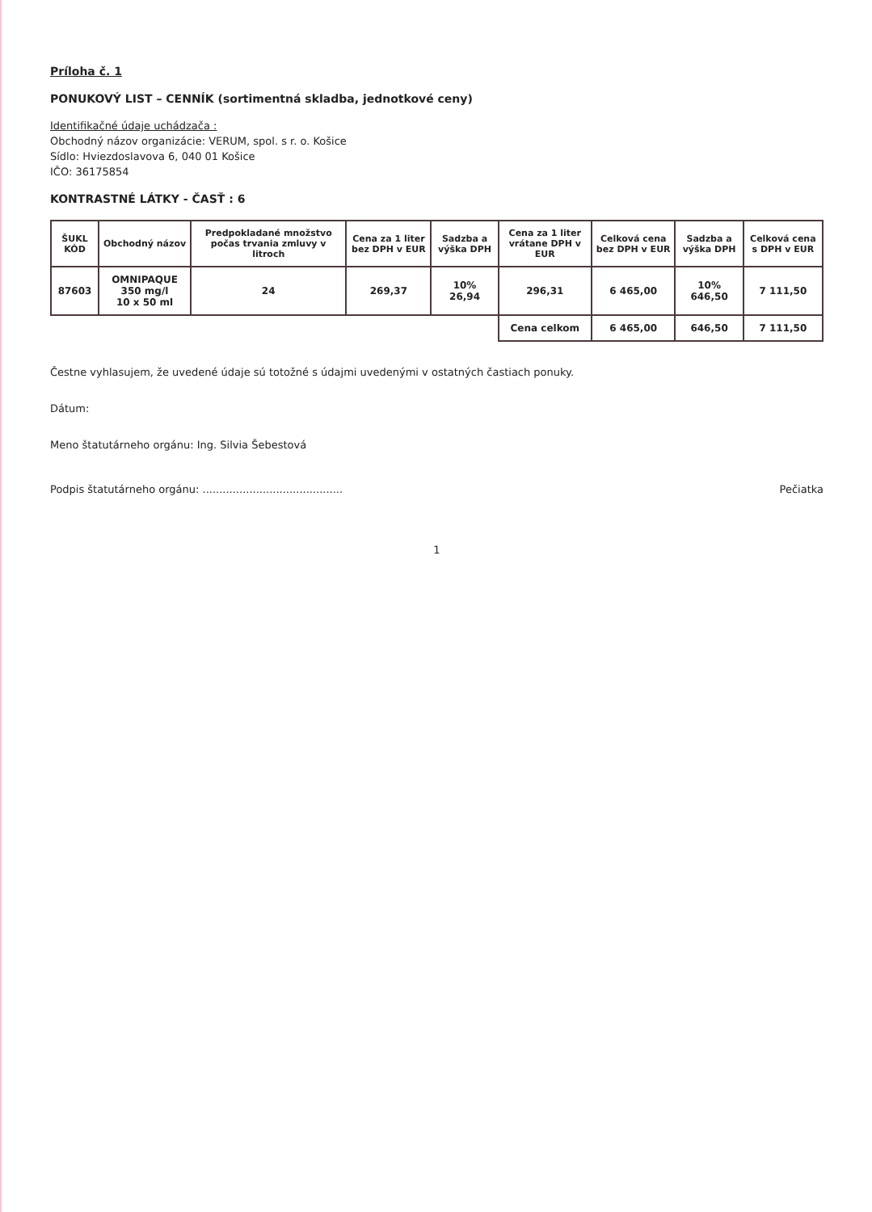Príloha č. 1
PONUKOVÝ LIST – CENNÍK (sortimentná skladba, jednotkové ceny)
Identifikačné údaje uchádzača :
Obchodný názov organizácie: VERUM, spol. s r. o. Košice
Sídlo: Hviezdoslavova 6, 040 01 Košice
IČO: 36175854
KONTRASTNÉ LÁTKY - ČASŤ : 6
| ŠUKL KÓD | Obchodný názov | Predpokladané množstvo počas trvania zmluvy v litroch | Cena za 1 liter bez DPH v EUR | Sadzba a výška DPH | Cena za 1 liter vrátane DPH v EUR | Celková cena bez DPH v EUR | Sadzba a výška DPH | Celková cena s DPH v EUR |
| --- | --- | --- | --- | --- | --- | --- | --- | --- |
| 87603 | OMNIPAQUE 350 mg/l 10 x 50 ml | 24 | 269,37 | 10% 26,94 | 296,31 | 6 465,00 | 10% 646,50 | 7 111,50 |
| | | | | | Cena celkom | 6 465,00 | 646,50 | 7 111,50 |
Čestne vyhlasujem, že uvedené údaje sú totožné s údajmi uvedenými v ostatných častiach ponuky.
Dátum:
Meno štatutárneho orgánu: Ing. Silvia Šebestová
Podpis štatutárneho orgánu: .......................................... Pečiatka
1